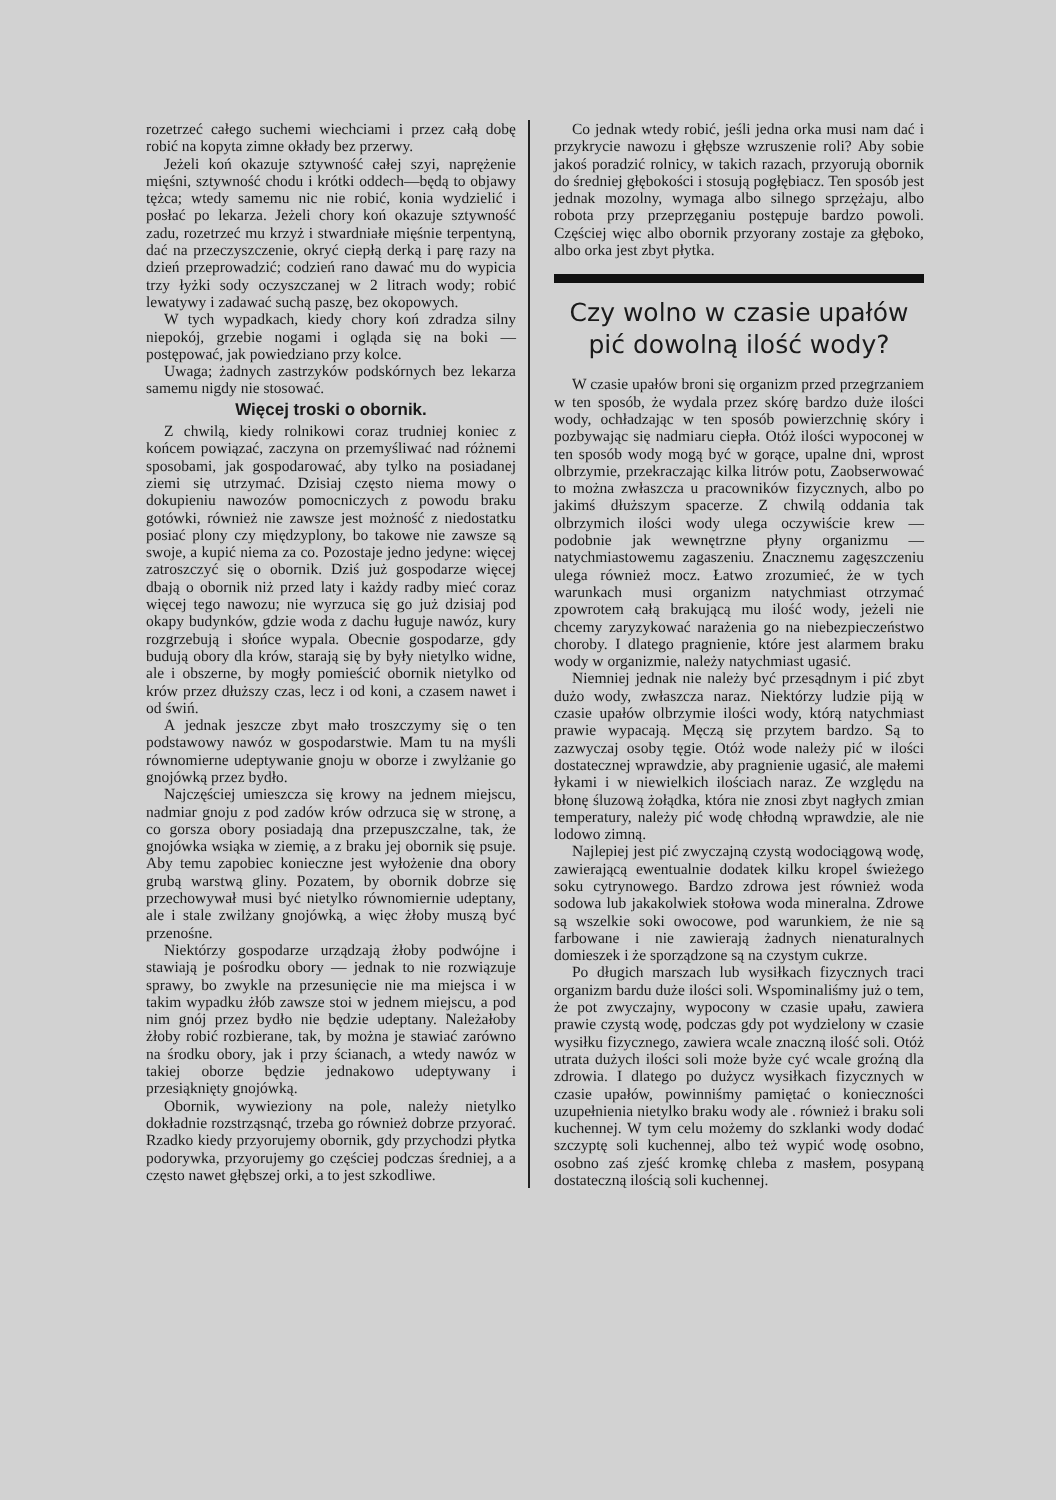rozetrzeć całego suchemi wiechciami i przez całą dobę robić na kopyta zimne okłady bez przerwy.
Jeżeli koń okazuje sztywność całej szyi, naprężenie mięśni, sztywność chodu i krótki oddech—będą to objawy tężca; wtedy samemu nic nie robić, konia wydzielić i posłać po lekarza. Jeżeli chory koń okazuje sztywność zadu, rozetrzeć mu krzyż i stwardniałe mięśnie terpentyną, dać na przeczyszczenie, okryć ciepłą derką i parę razy na dzień przeprowadzić; codzień rano dawać mu do wypicia trzy łyżki sody oczyszczanej w 2 litrach wody; robić lewatywy i zadawać suchą paszę, bez okopowych.
W tych wypadkach, kiedy chory koń zdradza silny niepokój, grzebie nogami i ogląda się na boki — postępować, jak powiedziano przy kolce.
Uwaga; żadnych zastrzyków podskórnych bez lekarza samemu nigdy nie stosować.
Więcej troski o obornik.
Z chwilą, kiedy rolnikowi coraz trudniej koniec z końcem powiązać, zaczyna on przemyśliwać nad różnemi sposobami, jak gospodarować, aby tylko na posiadanej ziemi się utrzymać. Dzisiaj często niema mowy o dokupieniu nawozów pomocniczych z powodu braku gotówki, również nie zawsze jest możność z niedostatku posiać plony czy międzyplony, bo takowe nie zawsze są swoje, a kupić niema za co. Pozostaje jedno jedyne: więcej zatroszczyć się o obornik. Dziś już gospodarze więcej dbają o obornik niż przed laty i każdy radby mieć coraz więcej tego nawozu; nie wyrzuca się go już dzisiaj pod okapy budynków, gdzie woda z dachu ługuje nawóz, kury rozgrzebują i słońce wypala. Obecnie gospodarze, gdy budują obory dla krów, starają się by były nietylko widne, ale i obszerne, by mogły pomieścić obornik nietylko od krów przez dłuższy czas, lecz i od koni, a czasem nawet i od świń.
A jednak jeszcze zbyt mało troszczymy się o ten podstawowy nawóz w gospodarstwie. Mam tu na myśli równomierne udeptywanie gnoju w oborze i zwylżanie go gnojówką przez bydło.
Najczęściej umieszcza się krowy na jednem miejscu, nadmiar gnoju z pod zadów krów odrzuca się w stronę, a co gorsza obory posiadają dna przepuszczalne, tak, że gnojówka wsiąka w ziemię, a z braku jej obornik się psuje. Aby temu zapobiec konieczne jest wyłożenie dna obory grubą warstwą gliny. Pozatem, by obornik dobrze się przechowywał musi być nietylko równomiernie udeptany, ale i stale zwilżany gnojówką, a więc żłoby muszą być przenośne.
Niektórzy gospodarze urządzają żłoby podwójne i stawiają je pośrodku obory — jednak to nie rozwiązuje sprawy, bo zwykle na przesunięcie nie ma miejsca i w takim wypadku żłób zawsze stoi w jednem miejscu, a pod nim gnój przez bydło nie będzie udeptany. Należałoby żłoby robić rozbierane, tak, by można je stawiać zarówno na środku obory, jak i przy ścianach, a wtedy nawóz w takiej oborze będzie jednakowo udeptywany i przesiąknięty gnojówką.
Obornik, wywieziony na pole, należy nietylko dokładnie rozstrząsnąć, trzeba go również dobrze przyorać. Rzadko kiedy przyorujemy obornik, gdy przychodzi płytka podorywka, przyorujemy go częściej podczas średniej, a a często nawet głębszej orki, a to jest szkodliwe.
Co jednak wtedy robić, jeśli jedna orka musi nam dać i przykrycie nawozu i głębsze wzruszenie roli? Aby sobie jakoś poradzić rolnicy, w takich razach, przyorują obornik do średniej głębokości i stosują pogłębiacz. Ten sposób jest jednak mozolny, wymaga albo silnego sprzężaju, albo robota przy przeprzęganiu postępuje bardzo powoli. Częściej więc albo obornik przyorany zostaje za głęboko, albo orka jest zbyt płytka.
Czy wolno w czasie upałów pić dowolną ilość wody?
W czasie upałów broni się organizm przed przegrzaniem w ten sposób, że wydala przez skórę bardzo duże ilości wody, ochładzając w ten sposób powierzchnię skóry i pozbywając się nadmiaru ciepła. Otóż ilości wypoconej w ten sposób wody mogą być w gorące, upalne dni, wprost olbrzymie, przekraczając kilka litrów potu, Zaobserwować to można zwłaszcza u pracowników fizycznych, albo po jakimś dłuższym spacerze. Z chwilą oddania tak olbrzymich ilości wody ulega oczywiście krew — podobnie jak wewnętrzne płyny organizmu — natychmiastowemu zagaszeniu. Znacznemu zagęszczeniu ulega również mocz. Łatwo zrozumieć, że w tych warunkach musi organizm natychmiast otrzymać zpowrotem całą brakującą mu ilość wody, jeżeli nie chcemy zaryzykować narażenia go na niebezpieczeństwo choroby. I dlatego pragnienie, które jest alarmem braku wody w organizmie, należy natychmiast ugasić.
Niemniej jednak nie należy być przesądnym i pić zbyt dużo wody, zwłaszcza naraz. Niektórzy ludzie piją w czasie upałów olbrzymie ilości wody, którą natychmiast prawie wypacają. Męczą się przytem bardzo. Są to zazwyczaj osoby tęgie. Otóż wode należy pić w ilości dostatecznej wprawdzie, aby pragnienie ugasić, ale małemi łykami i w niewielkich ilościach naraz. Ze względu na błonę śluzową żołądka, która nie znosi zbyt nagłych zmian temperatury, należy pić wodę chłodną wprawdzie, ale nie lodowo zimną.
Najlepiej jest pić zwyczajną czystą wodociągową wodę, zawierającą ewentualnie dodatek kilku kropel świeżego soku cytrynowego. Bardzo zdrowa jest również woda sodowa lub jakakolwiek stołowa woda mineralna. Zdrowe są wszelkie soki owocowe, pod warunkiem, że nie są farbowane i nie zawierają żadnych nienaturalnych domieszek i że sporządzone są na czystym cukrze.
Po długich marszach lub wysiłkach fizycznych traci organizm bardu duże ilości soli. Wspominaliśmy już o tem, że pot zwyczajny, wypocony w czasie upału, zawiera prawie czystą wodę, podczas gdy pot wydzielony w czasie wysiłku fizycznego, zawiera wcale znaczną ilość soli. Otóż utrata dużych ilości soli może byże cyć wcale groźną dla zdrowia. I dlatego po dużycz wysiłkach fizycznych w czasie upałów, powinniśmy pamiętać o konieczności uzupełnienia nietylko braku wody ale . również i braku soli kuchennej. W tym celu możemy do szklanki wody dodać szczyptę soli kuchennej, albo też wypić wodę osobno, osobno zaś zjeść kromkę chleba z masłem, posypaną dostateczną ilością soli kuchennej.